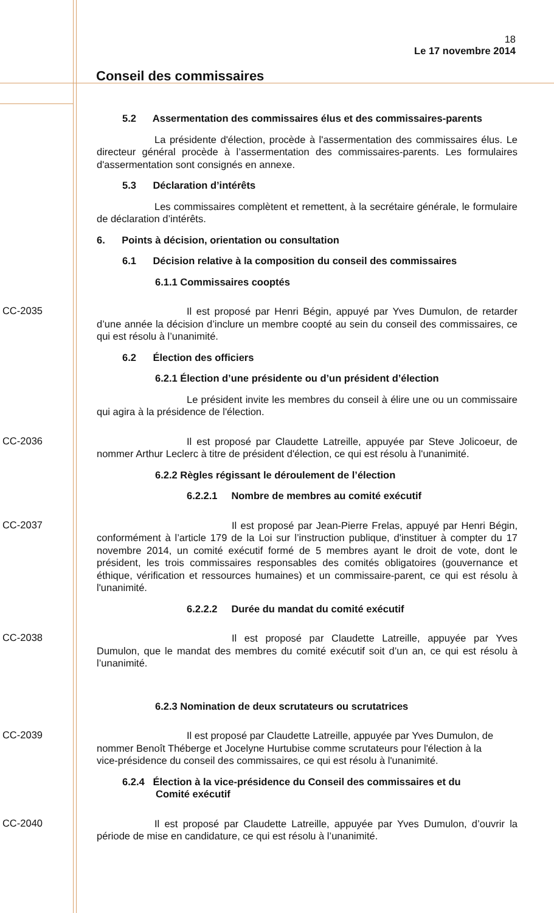18
Le 17 novembre 2014
Conseil des commissaires
5.2 Assermentation des commissaires élus et des commissaires-parents
La présidente d'élection, procède à l'assermentation des commissaires élus. Le directeur général procède à l’assermentation des commissaires-parents. Les formulaires d'assermentation sont consignés en annexe.
5.3 Déclaration d’intérêts
Les commissaires complètent et remettent, à la secrétaire générale, le formulaire de déclaration d’intérêts.
6. Points à décision, orientation ou consultation
6.1 Décision relative à la composition du conseil des commissaires
6.1.1 Commissaires cooptés
CC-2035
Il est proposé par Henri Bégin, appuyé par Yves Dumulon, de retarder d’une année la décision d’inclure un membre coopté au sein du conseil des commissaires, ce qui est résolu à l’unanimité.
6.2 Élection des officiers
6.2.1 Élection d’une présidente ou d’un président d’élection
Le président invite les membres du conseil à élire une ou un commissaire qui agira à la présidence de l'élection.
CC-2036
Il est proposé par Claudette Latreille, appuyée par Steve Jolicoeur, de nommer Arthur Leclerc à titre de président d'élection, ce qui est résolu à l'unanimité.
6.2.2 Règles régissant le déroulement de l’élection
6.2.2.1 Nombre de membres au comité exécutif
CC-2037
Il est proposé par Jean-Pierre Frelas, appuyé par Henri Bégin, conformément à l’article 179 de la Loi sur l’instruction publique, d'instituer à compter du 17 novembre 2014, un comité exécutif formé de 5 membres ayant le droit de vote, dont le président, les trois commissaires responsables des comités obligatoires (gouvernance et éthique, vérification et ressources humaines) et un commissaire-parent, ce qui est résolu à l'unanimité.
6.2.2.2 Durée du mandat du comité exécutif
CC-2038
Il est proposé par Claudette Latreille, appuyée par Yves Dumulon, que le mandat des membres du comité exécutif soit d’un an, ce qui est résolu à l’unanimité.
6.2.3 Nomination de deux scrutateurs ou scrutatrices
CC-2039
Il est proposé par Claudette Latreille, appuyée par Yves Dumulon, de nommer Benoît Théberge et Jocelyne Hurtubise comme scrutateurs pour l'élection à la
vice-présidence du conseil des commissaires, ce qui est résolu à l'unanimité.
6.2.4 Élection à la vice-présidence du Conseil des commissaires et du
Comité exécutif
CC-2040
Il est proposé par Claudette Latreille, appuyée par Yves Dumulon, d’ouvrir la période de mise en candidature, ce qui est résolu à l’unanimité.